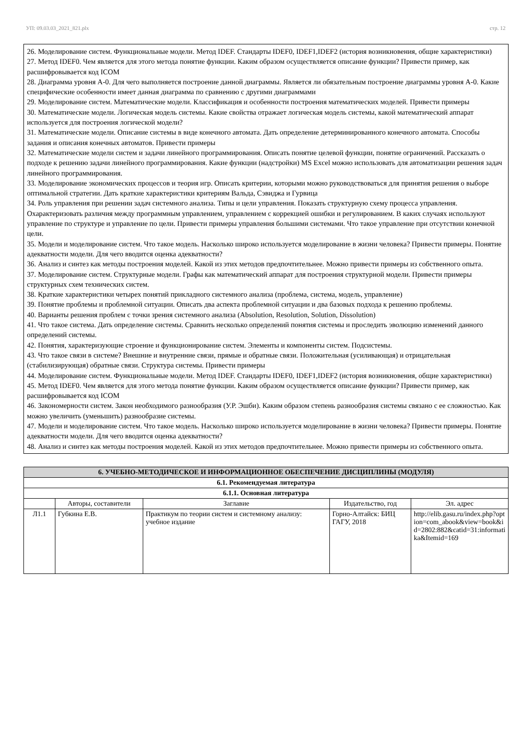УП: 09.03.03_2021_821.plx стр. 12
26. Моделирование систем. Функциональные модели. Метод IDEF. Стандарты IDEF0, IDEF1,IDEF2 (история возникновения, общие характеристики)
27. Метод IDEF0. Чем является для этого метода понятие функции. Каким образом осуществляется описание функции? Привести пример, как расшифровывается код ICOM
28. Диаграмма уровня А-0. Для чего выполняется построение данной диаграммы. Является ли обязательным построение диаграммы уровня А-0. Какие специфические особенности имеет данная диаграмма по сравнению с другими диаграммами
29. Моделирование систем. Математические модели. Классификация и особенности построения математических моделей. Привести примеры
30. Математические модели. Логическая модель системы. Какие свойства отражает логическая модель системы, какой математический аппарат используется для построения логической модели?
31. Математические модели. Описание системы в виде конечного автомата. Дать определение детерминированного конечного автомата. Способы задания и описания конечных автоматов. Привести примеры
32. Математические модели систем и задачи линейного программирования. Описать понятие целевой функции, понятие ограничений. Рассказать о подходе к решению задачи линейного программирования. Какие функции (надстройки) MS Excel можно использовать для автоматизации решения задач линейного программирования.
33. Моделирование экономических процессов и теория игр. Описать критерии, которыми можно руководствоваться для принятия решения о выборе оптимальной стратегии. Дать краткие характеристики критериям Вальда, Сэвиджа и Гурвица
34. Роль управления при решении задач системного анализа. Типы и цели управления. Показать структурную схему процесса управления. Охарактеризовать различия между программным управлением, управлением с коррекцией ошибки и регулированием. В каких случаях используют управление по структуре и управление по цели. Привести примеры управления большими системами. Что такое управление при отсутствии конечной цели.
35. Модели и моделирование систем. Что такое модель. Насколько широко используется моделирование в жизни человека? Привести примеры. Понятие адекватности модели. Для чего вводится оценка адекватности?
36. Анализ и синтез как методы построения моделей. Какой из этих методов предпочтительнее. Можно привести примеры из собственного опыта.
37. Моделирование систем. Структурные модели. Графы как математический аппарат для построения структурной модели. Привести примеры структурных схем технических систем.
38. Краткие характеристики четырех понятий прикладного системного анализа (проблема, система, модель, управление)
39. Понятие проблемы и проблемной ситуации. Описать два аспекта проблемной ситуации и два базовых подхода к решению проблемы.
40. Варианты решения проблем с точки зрения системного анализа (Absolution, Resolution, Solution, Dissolution)
41. Что такое система. Дать определение системы. Сравнить несколько определений понятия системы и проследить эволюцию изменений данного определений системы.
42. Понятия, характеризующие строение и функционирование систем. Элементы и компоненты систем. Подсистемы.
43. Что такое связи в системе? Внешние и внутренние связи, прямые и обратные связи. Положительная (усиливающая) и отрицательная (стабилизирующая) обратные связи. Структура системы. Привести примеры
44. Моделирование систем. Функциональные модели. Метод IDEF. Стандарты IDEF0, IDEF1,IDEF2 (история возникновения, общие характеристики)
45. Метод IDEF0. Чем является для этого метода понятие функции. Каким образом осуществляется описание функции? Привести пример, как расшифровывается код ICOM
46. Закономерности систем. Закон необходимого разнообразия (У.Р. Эшби). Каким образом степень разнообразия системы связано с ее сложностью. Как можно увеличить (уменьшить) разнообразие системы.
47. Модели и моделирование систем. Что такое модель. Насколько широко используется моделирование в жизни человека? Привести примеры. Понятие адекватности модели. Для чего вводится оценка адекватности?
48. Анализ и синтез как методы построения моделей. Какой из этих методов предпочтительнее. Можно привести примеры из собственного опыта.
| 6. УЧЕБНО-МЕТОДИЧЕСКОЕ И ИНФОРМАЦИОННОЕ ОБЕСПЕЧЕНИЕ ДИСЦИПЛИНЫ (МОДУЛЯ) | | | | |
| --- | --- | --- | --- | --- |
| 6.1. Рекомендуемая литература | | | | |
| 6.1.1. Основная литература | | | | |
| | Авторы, составители | Заглавие | Издательство, год | Эл. адрес |
| Л1.1 | Губкина Е.В. | Практикум по теории систем и системному анализу: учебное издание | Горно-Алтайск: БИЦ ГАГУ, 2018 | http://elib.gasu.ru/index.php?option=com_abook&view=book&id=2802:882&catid=31:informatika&Itemid=169 |